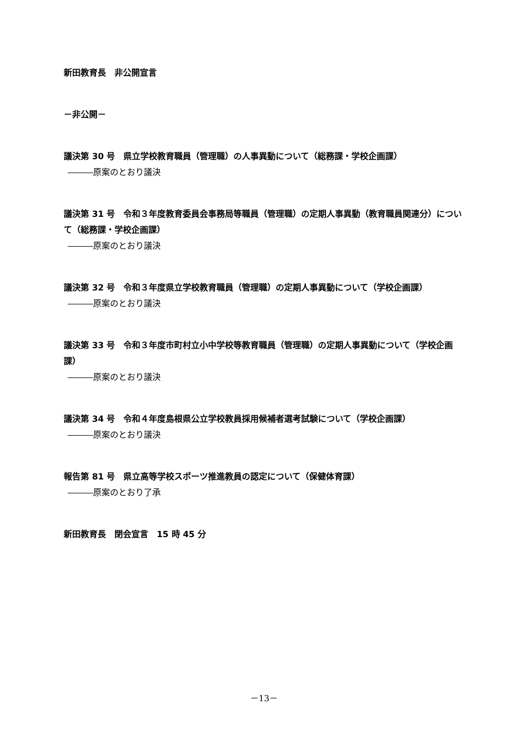新田教育長　非公開宣言
－非公開－
議決第 30 号　県立学校教育職員（管理職）の人事異動について（総務課・学校企画課）
―――原案のとおり議決
議決第 31 号　令和３年度教育委員会事務局等職員（管理職）の定期人事異動（教育職員関連分）について（総務課・学校企画課）
―――原案のとおり議決
議決第 32 号　令和３年度県立学校教育職員（管理職）の定期人事異動について（学校企画課）
―――原案のとおり議決
議決第 33 号　令和３年度市町村立小中学校等教育職員（管理職）の定期人事異動について（学校企画課）
―――原案のとおり議決
議決第 34 号　令和４年度島根県公立学校教員採用候補者選考試験について（学校企画課）
―――原案のとおり議決
報告第 81 号　県立高等学校スポーツ推進教員の認定について（保健体育課）
―――原案のとおり了承
新田教育長　閉会宣言　15 時 45 分
－13－